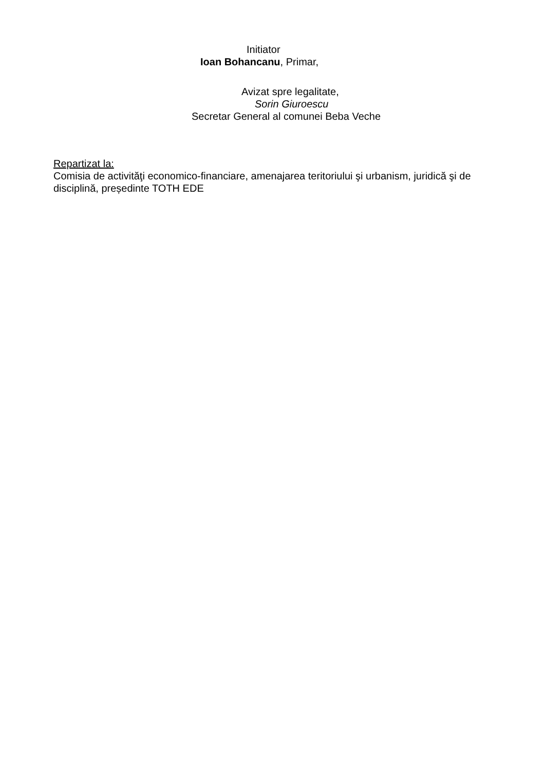Initiator
Ioan Bohancanu, Primar,
Avizat spre legalitate,
Sorin Giuroescu
Secretar General al comunei Beba Veche
Repartizat la:
Comisia de activităţi economico-financiare, amenajarea teritoriului şi urbanism, juridică şi de disciplină, președinte TOTH EDE